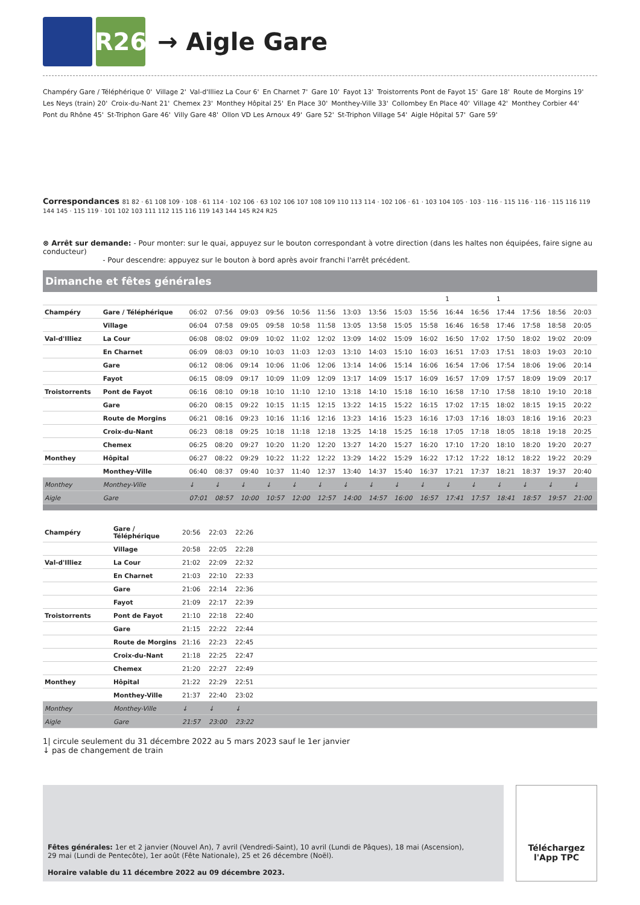R26
→ Aigle Gare
Champéry Gare / Téléphérique 0' Village 2' Val-d'Illiez La Cour 6' En Charnet 7' Gare 10' Fayot 13' Troistorrents Pont de Fayot 15' Gare 18' Route de Morgins 19' Les Neys (train) 20' Croix-du-Nant 21' Chemex 23' Monthey Hôpital 25' En Place 30' Monthey-Ville 33' Collombey En Place 40' Village 42' Monthey Corbier 44' Pont du Rhône 45' St-Triphon Gare 46' Villy Gare 48' Ollon VD Les Arnoux 49' Gare 52' St-Triphon Village 54' Aigle Hôpital 57' Gare 59'
Correspondances 81 82 · 61 108 109 · 108 · 61 114 · 102 106 · 63 102 106 107 108 109 110 113 114 · 102 106 · 61 · 103 104 105 · 103 · 116 · 115 116 · 116 · 115 116 119 144 145 · 115 119 · 101 102 103 111 112 115 116 119 143 144 145 R24 R25
⊗ Arrêt sur demande: - Pour monter: sur le quai, appuyez sur le bouton correspondant à votre direction (dans les haltes non équipées, faire signe au conducteur)
- Pour descendre: appuyez sur le bouton à bord après avoir franchi l'arrêt précédent.
Dimanche et fêtes générales
| | | | | | | | | | | | | 1 | | 1 | | | |
| Champéry | Gare / Téléphérique | 06:02 | 07:56 | 09:03 | 09:56 | 10:56 | 11:56 | 13:03 | 13:56 | 15:03 | 15:56 | 16:44 | 16:56 | 17:44 | 17:56 | 18:56 | 20:03 |
| | Village | 06:04 | 07:58 | 09:05 | 09:58 | 10:58 | 11:58 | 13:05 | 13:58 | 15:05 | 15:58 | 16:46 | 16:58 | 17:46 | 17:58 | 18:58 | 20:05 |
| Val-d'Illiez | La Cour | 06:08 | 08:02 | 09:09 | 10:02 | 11:02 | 12:02 | 13:09 | 14:02 | 15:09 | 16:02 | 16:50 | 17:02 | 17:50 | 18:02 | 19:02 | 20:09 |
| | En Charnet | 06:09 | 08:03 | 09:10 | 10:03 | 11:03 | 12:03 | 13:10 | 14:03 | 15:10 | 16:03 | 16:51 | 17:03 | 17:51 | 18:03 | 19:03 | 20:10 |
| | Gare | 06:12 | 08:06 | 09:14 | 10:06 | 11:06 | 12:06 | 13:14 | 14:06 | 15:14 | 16:06 | 16:54 | 17:06 | 17:54 | 18:06 | 19:06 | 20:14 |
| | Fayot | 06:15 | 08:09 | 09:17 | 10:09 | 11:09 | 12:09 | 13:17 | 14:09 | 15:17 | 16:09 | 16:57 | 17:09 | 17:57 | 18:09 | 19:09 | 20:17 |
| Troistorrents | Pont de Fayot | 06:16 | 08:10 | 09:18 | 10:10 | 11:10 | 12:10 | 13:18 | 14:10 | 15:18 | 16:10 | 16:58 | 17:10 | 17:58 | 18:10 | 19:10 | 20:18 |
| | Gare | 06:20 | 08:15 | 09:22 | 10:15 | 11:15 | 12:15 | 13:22 | 14:15 | 15:22 | 16:15 | 17:02 | 17:15 | 18:02 | 18:15 | 19:15 | 20:22 |
| | Route de Morgins | 06:21 | 08:16 | 09:23 | 10:16 | 11:16 | 12:16 | 13:23 | 14:16 | 15:23 | 16:16 | 17:03 | 17:16 | 18:03 | 18:16 | 19:16 | 20:23 |
| | Croix-du-Nant | 06:23 | 08:18 | 09:25 | 10:18 | 11:18 | 12:18 | 13:25 | 14:18 | 15:25 | 16:18 | 17:05 | 17:18 | 18:05 | 18:18 | 19:18 | 20:25 |
| | Chemex | 06:25 | 08:20 | 09:27 | 10:20 | 11:20 | 12:20 | 13:27 | 14:20 | 15:27 | 16:20 | 17:10 | 17:20 | 18:10 | 18:20 | 19:20 | 20:27 |
| Monthey | Hôpital | 06:27 | 08:22 | 09:29 | 10:22 | 11:22 | 12:22 | 13:29 | 14:22 | 15:29 | 16:22 | 17:12 | 17:22 | 18:12 | 18:22 | 19:22 | 20:29 |
| | Monthey-Ville | 06:40 | 08:37 | 09:40 | 10:37 | 11:40 | 12:37 | 13:40 | 14:37 | 15:40 | 16:37 | 17:21 | 17:37 | 18:21 | 18:37 | 19:37 | 20:40 |
| Monthey | Monthey-Ville | ↓ | ↓ | ↓ | ↓ | ↓ | ↓ | ↓ | ↓ | ↓ | ↓ | ↓ | ↓ | ↓ | ↓ | ↓ | ↓ |
| Aigle | Gare | 07:01 | 08:57 | 10:00 | 10:57 | 12:00 | 12:57 | 14:00 | 14:57 | 16:00 | 16:57 | 17:41 | 17:57 | 18:41 | 18:57 | 19:57 | 21:00 |
| Champéry | Gare / Téléphérique | 20:56 | 22:03 | 22:26 | |
| | Village | 20:58 | 22:05 | 22:28 | |
| Val-d'Illiez | La Cour | 21:02 | 22:09 | 22:32 | |
| | En Charnet | 21:03 | 22:10 | 22:33 | |
| | Gare | 21:06 | 22:14 | 22:36 | |
| | Fayot | 21:09 | 22:17 | 22:39 | |
| Troistorrents | Pont de Fayot | 21:10 | 22:18 | 22:40 | |
| | Gare | 21:15 | 22:22 | 22:44 | |
| | Route de Morgins | 21:16 | 22:23 | 22:45 | |
| | Croix-du-Nant | 21:18 | 22:25 | 22:47 | |
| | Chemex | 21:20 | 22:27 | 22:49 | |
| Monthey | Hôpital | 21:22 | 22:29 | 22:51 | |
| | Monthey-Ville | 21:37 | 22:40 | 23:02 | |
| Monthey | Monthey-Ville | ↓ | ↓ | ↓ | |
| Aigle | Gare | 21:57 | 23:00 | 23:22 | |
1| circule seulement du 31 décembre 2022 au 5 mars 2023 sauf le 1er janvier
↓ pas de changement de train
Fêtes générales: 1er et 2 janvier (Nouvel An), 7 avril (Vendredi-Saint), 10 avril (Lundi de Pâques), 18 mai (Ascension),
29 mai (Lundi de Pentecôte), 1er août (Fête Nationale), 25 et 26 décembre (Noël).
Horaire valable du 11 décembre 2022 au 09 décembre 2023.
Téléchargez l'App TPC